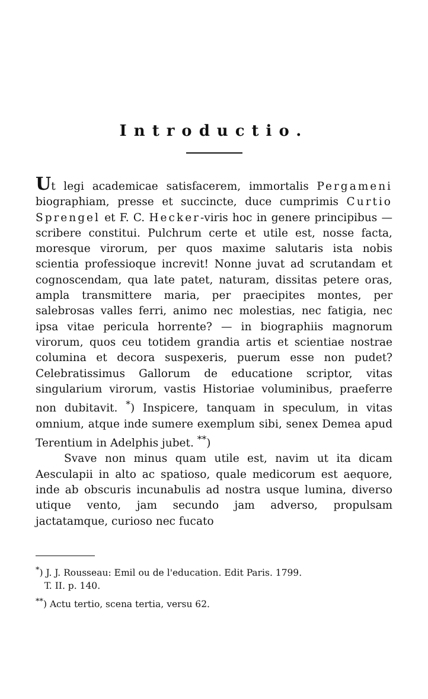Introductio.
Ut legi academicae satisfacerem, immortalis Pergameni biographiam, presse et succincte, duce cumprimis Curtio Sprengel et F. C. Hecker-viris hoc in genere principibus — scribere constitui. Pulchrum certe et utile est, nosse facta, moresque virorum, per quos maxime salutaris ista nobis scientia professioque increvit! Nonne juvat ad scrutandam et cognoscendam, qua late patet, naturam, dissitas petere oras, ampla transmittere maria, per praecipites montes, per salebrosas valles ferri, animo nec molestias, nec fatigia, nec ipsa vitae pericula horrente? — in biographiis magnorum virorum, quos ceu totidem grandia artis et scientiae nostrae columina et decora suspexeris, puerum esse non pudet? Celebratissimus Gallorum de educatione scriptor, vitas singularium virorum, vastis Historiae voluminibus, praeferre non dubitavit. <sup>*</sup>) Inspicere, tanquam in speculum, in vitas omnium, atque inde sumere exemplum sibi, senex Demea apud Terentium in Adelphis jubet. <sup>**</sup>)
Svave non minus quam utile est, navim ut ita dicam Aesculapii in alto ac spatioso, quale medicorum est aequore, inde ab obscuris incunabulis ad nostra usque lumina, diverso utique vento, jam secundo jam adverso, propulsam jactatamque, curioso nec fucato
<sup>*</sup>) J. J. Rousseau: Emil ou de l'education. Edit Paris. 1799.
T. II. p. 140.
<sup>**</sup>) Actu tertio, scena tertia, versu 62.